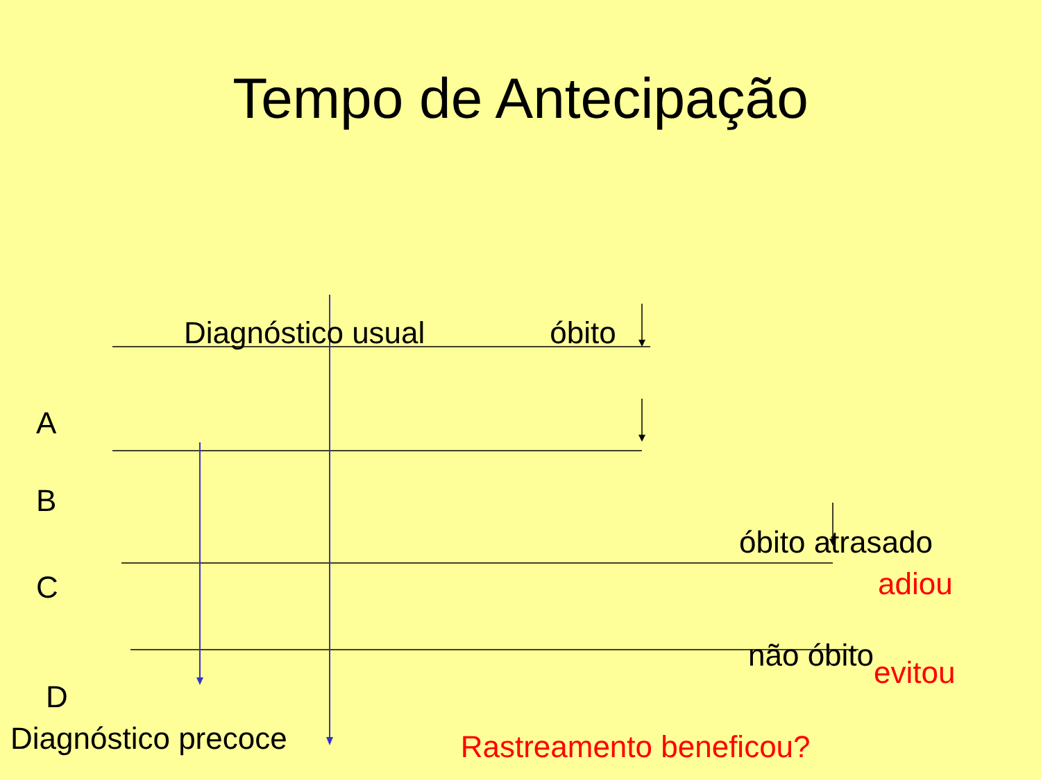Tempo de Antecipação
Diagnóstico usual óbito
A
B
óbito atrasado
adiou
C
não óbito evitou
D
Diagnóstico precoce Rastreamento beneficou?